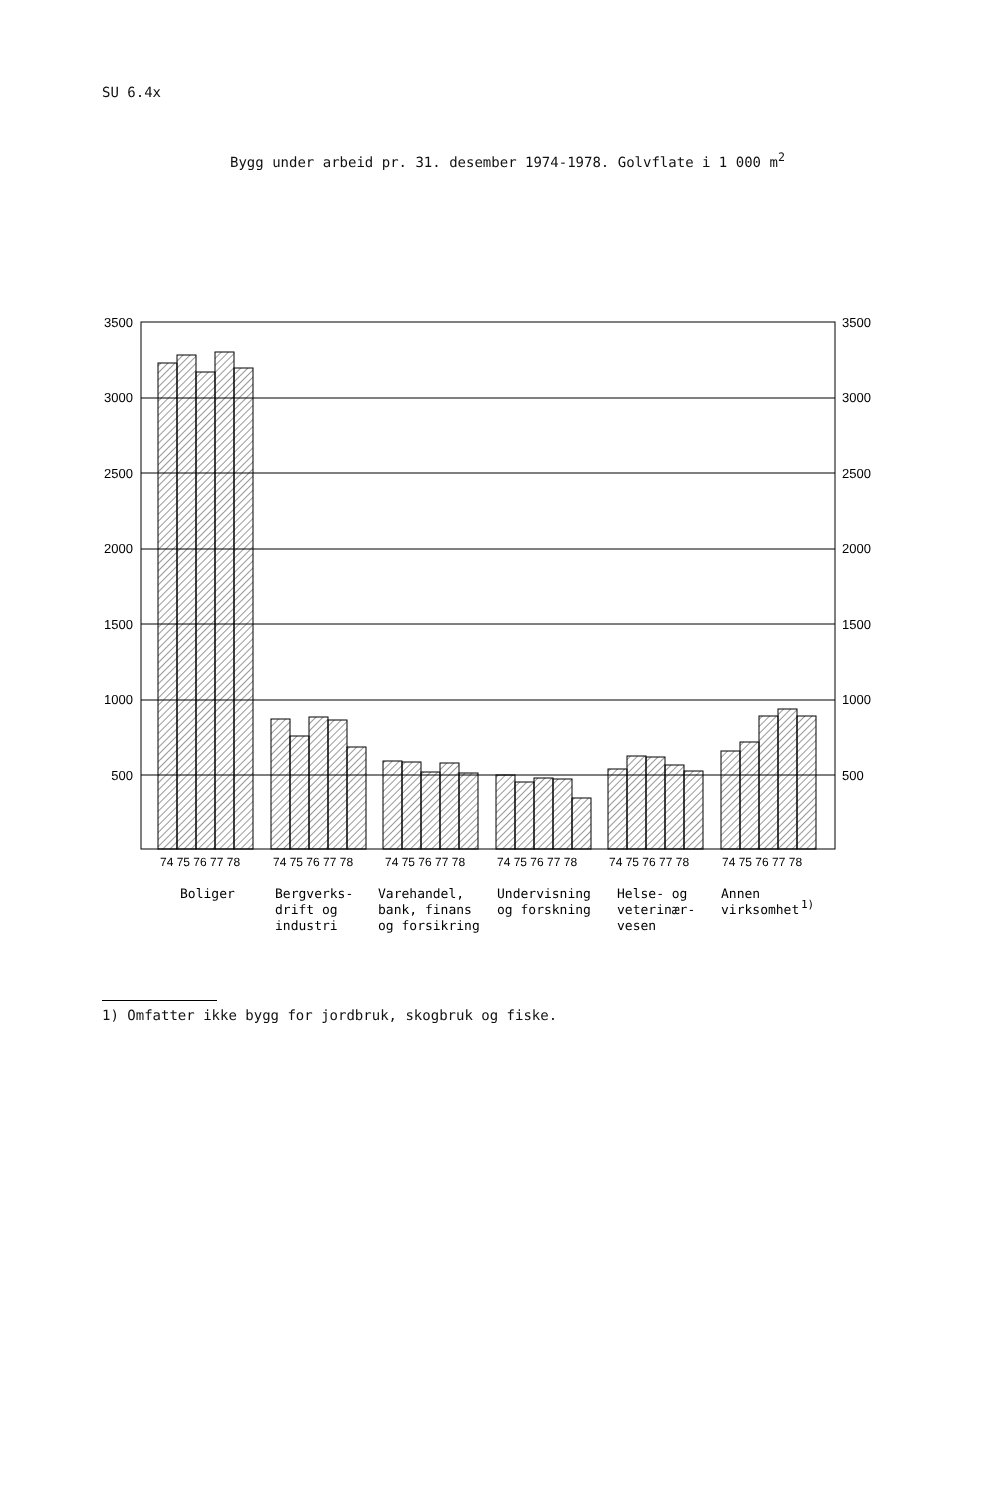SU 6.4x
Bygg under arbeid pr. 31. desember 1974-1978. Golvflate i 1 000 m<sup>2</sup>
3500
3000
2500
2000
1500
1000
500
3500
3000
2500
2000
1500
1000
500
74 75 76 77 78
74 75 76 77 78
74 75 76 77 78
74 75 76 77 78
74 75 76 77 78
74 75 76 77 78
Boliger
Bergverks-
drift og
industri
Varehandel,
bank, finans
og forsikring
Undervisning
og forskning
Helse- og
veterinær-
vesen
Annen
virksomhet
1)
1) Omfatter ikke bygg for jordbruk, skogbruk og fiske.